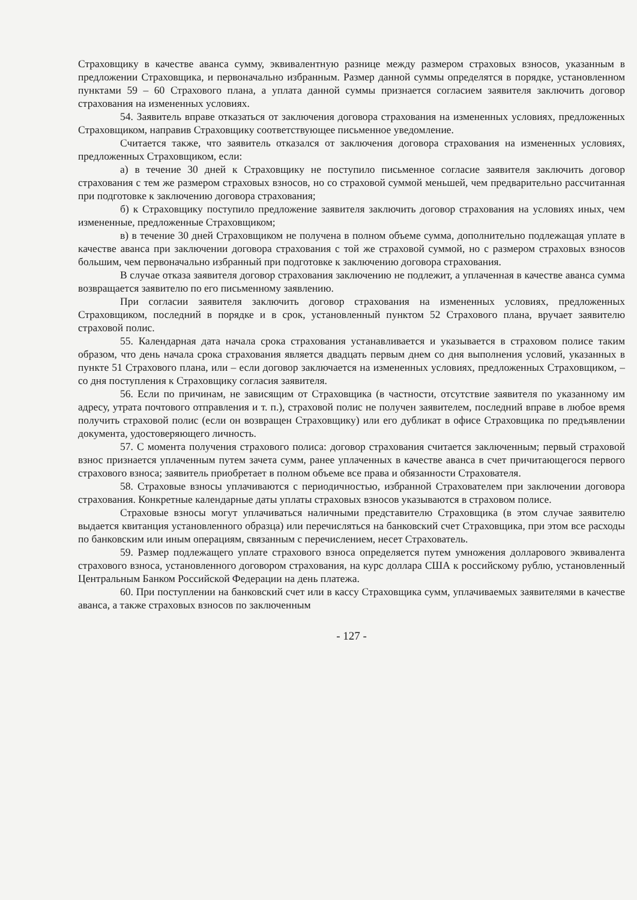Страховщику в качестве аванса сумму, эквивалентную разнице между размером страховых взносов, указанным в предложении Страховщика, и первоначально избранным. Размер данной суммы определятся в порядке, установленном пунктами 59 – 60 Страхового плана, а уплата данной суммы признается согласием заявителя заключить договор страхования на измененных условиях.
54. Заявитель вправе отказаться от заключения договора страхования на измененных условиях, предложенных Страховщиком, направив Страховщику соответствующее письменное уведомление.
Считается также, что заявитель отказался от заключения договора страхования на измененных условиях, предложенных Страховщиком, если:
а) в течение 30 дней к Страховщику не поступило письменное согласие заявителя заключить договор страхования с тем же размером страховых взносов, но со страховой суммой меньшей, чем предварительно рассчитанная при подготовке к заключению договора страхования;
б) к Страховщику поступило предложение заявителя заключить договор страхования на условиях иных, чем измененные, предложенные Страховщиком;
в) в течение 30 дней Страховщиком не получена в полном объеме сумма, дополнительно подлежащая уплате в качестве аванса при заключении договора страхования с той же страховой суммой, но с размером страховых взносов большим, чем первоначально избранный при подготовке к заключению договора страхования.
В случае отказа заявителя договор страхования заключению не подлежит, а уплаченная в качестве аванса сумма возвращается заявителю по его письменному заявлению.
При согласии заявителя заключить договор страхования на измененных условиях, предложенных Страховщиком, последний в порядке и в срок, установленный пунктом 52 Страхового плана, вручает заявителю страховой полис.
55. Календарная дата начала срока страхования устанавливается и указывается в страховом полисе таким образом, что день начала срока страхования является двадцать первым днем со дня выполнения условий, указанных в пункте 51 Страхового плана, или – если договор заключается на измененных условиях, предложенных Страховщиком, – со дня поступления к Страховщику согласия заявителя.
56. Если по причинам, не зависящим от Страховщика (в частности, отсутствие заявителя по указанному им адресу, утрата почтового отправления и т. п.), страховой полис не получен заявителем, последний вправе в любое время получить страховой полис (если он возвращен Страховщику) или его дубликат в офисе Страховщика по предъявлении документа, удостоверяющего личность.
57. С момента получения страхового полиса: договор страхования считается заключенным; первый страховой взнос признается уплаченным путем зачета сумм, ранее уплаченных в качестве аванса в счет причитающегося первого страхового взноса; заявитель приобретает в полном объеме все права и обязанности Страхователя.
58. Страховые взносы уплачиваются с периодичностью, избранной Страхователем при заключении договора страхования. Конкретные календарные даты уплаты страховых взносов указываются в страховом полисе.
Страховые взносы могут уплачиваться наличными представителю Страховщика (в этом случае заявителю выдается квитанция установленного образца) или перечисляться на банковский счет Страховщика, при этом все расходы по банковским или иным операциям, связанным с перечислением, несет Страхователь.
59. Размер подлежащего уплате страхового взноса определяется путем умножения долларового эквивалента страхового взноса, установленного договором страхования, на курс доллара США к российскому рублю, установленный Центральным Банком Российской Федерации на день платежа.
60. При поступлении на банковский счет или в кассу Страховщика сумм, уплачиваемых заявителями в качестве аванса, а также страховых взносов по заключенным
- 127 -